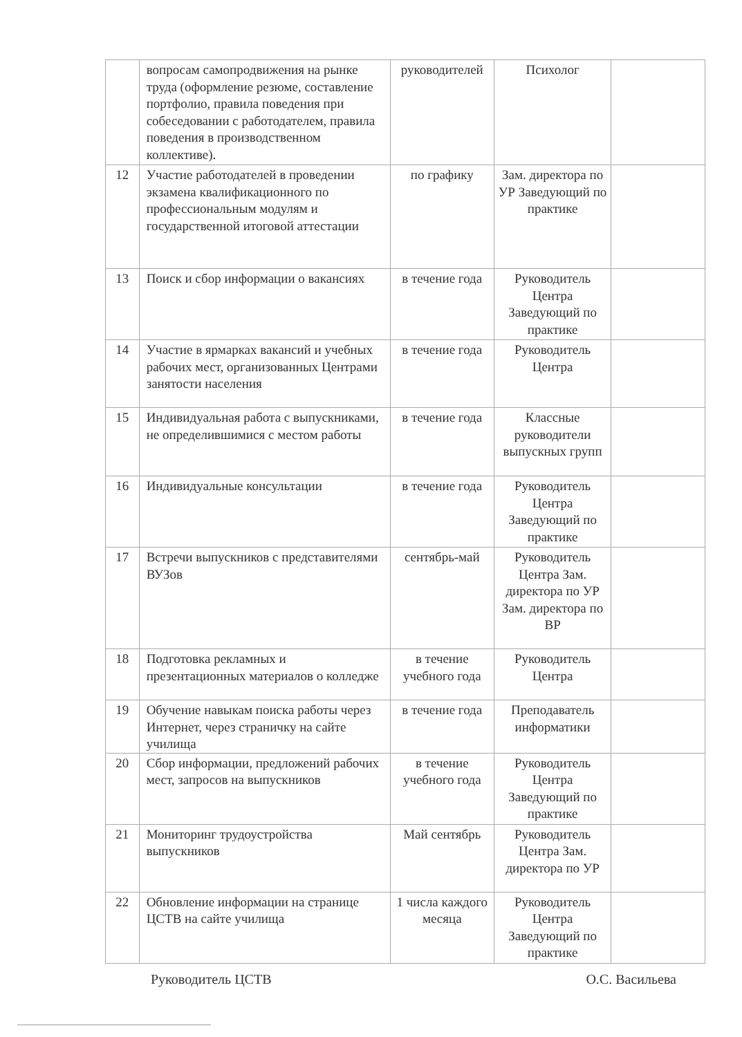| | вопросам самопродвижения на рынке труда (оформление резюме, составление портфолио, правила поведения при собеседовании с работодателем, правила поведения в производственном коллективе). | руководителей | Психолог | |
| 12 | Участие работодателей в проведении экзамена квалификационного по профессиональным модулям и государственной итоговой аттестации | по графику | Зам. директора по УР Заведующий по практике | |
| 13 | Поиск и сбор информации о вакансиях | в течение года | Руководитель Центра Заведующий по практике | |
| 14 | Участие в ярмарках вакансий и учебных рабочих мест, организованных Центрами занятости населения | в течение года | Руководитель Центра | |
| 15 | Индивидуальная работа с выпускниками, не определившимися с местом работы | в течение года | Классные руководители выпускных групп | |
| 16 | Индивидуальные консультации | в течение года | Руководитель Центра Заведующий по практике | |
| 17 | Встречи выпускников с представителями ВУЗов | сентябрь-май | Руководитель Центра Зам. директора по УР Зам. директора по ВР | |
| 18 | Подготовка рекламных и презентационных материалов о колледже | в течение учебного года | Руководитель Центра | |
| 19 | Обучение навыкам поиска работы через Интернет, через страничку на сайте училища | в течение года | Преподаватель информатики | |
| 20 | Сбор информации, предложений рабочих мест, запросов на выпускников | в течение учебного года | Руководитель Центра Заведующий по практике | |
| 21 | Мониторинг трудоустройства выпускников | Май сентябрь | Руководитель Центра Зам. директора по УР | |
| 22 | Обновление информации на странице ЦСТВ на сайте училища | 1 числа каждого месяца | Руководитель Центра Заведующий по практике | |
Руководитель ЦСТВ О.С. Васильева